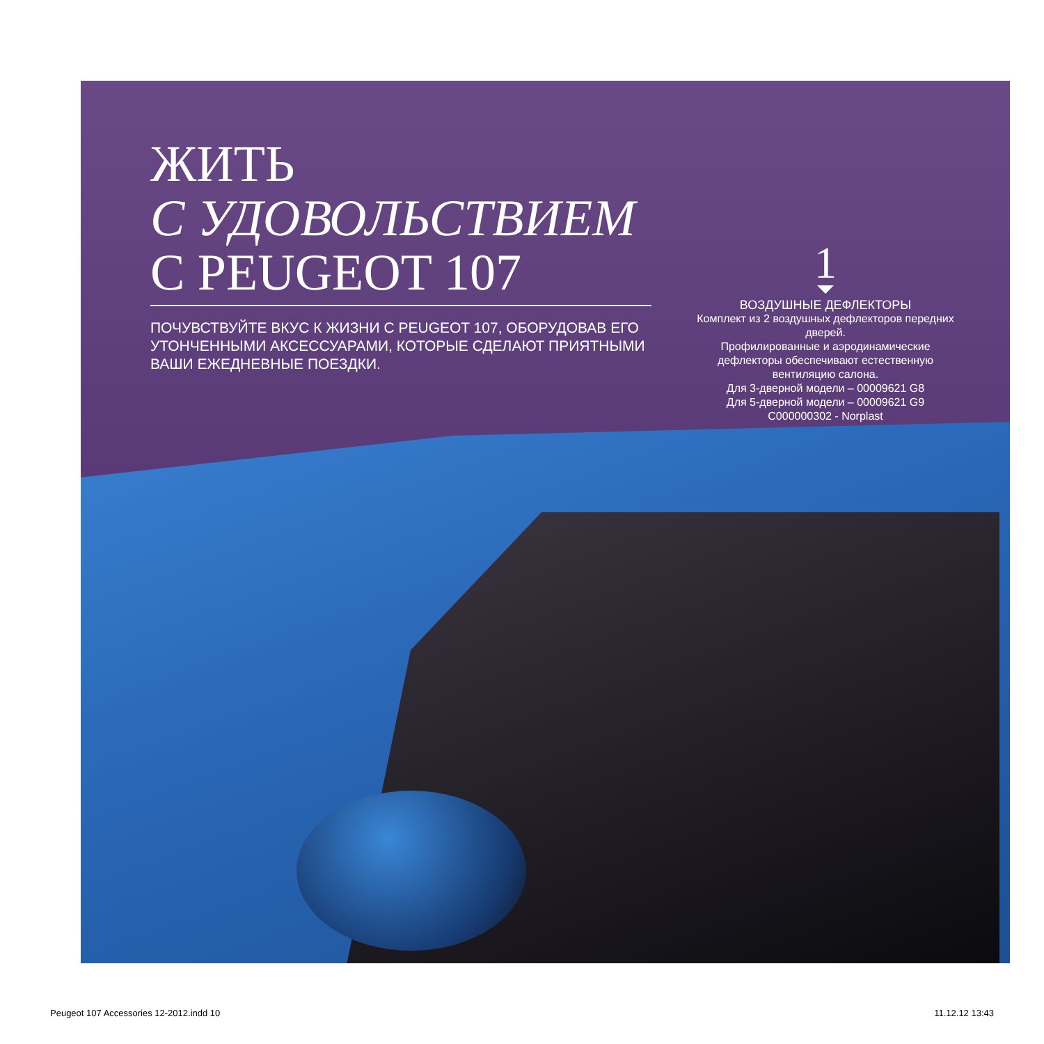ЖИТЬ
С УДОВОЛЬСТВИЕМ
С PEUGEOT 107
ПОЧУВСТВУЙТЕ ВКУС К ЖИЗНИ С PEUGEOT 107, ОБОРУДОВАВ ЕГО УТОНЧЕННЫМИ АКСЕССУАРАМИ, КОТОРЫЕ СДЕЛАЮТ ПРИЯТНЫМИ ВАШИ ЕЖЕДНЕВНЫЕ ПОЕЗДКИ.
1
ВОЗДУШНЫЕ ДЕФЛЕКТОРЫ
Комплект из 2 воздушных дефлекторов передних дверей.
Профилированные и аэродинамические дефлекторы обеспечивают естественную вентиляцию салона.
Для 3-дверной модели – 00009621 G8
Для 5-дверной модели – 00009621 G9
C000000302 - Norplast
Peugeot 107 Accessories 12-2012.indd 10 11.12.12 13:43